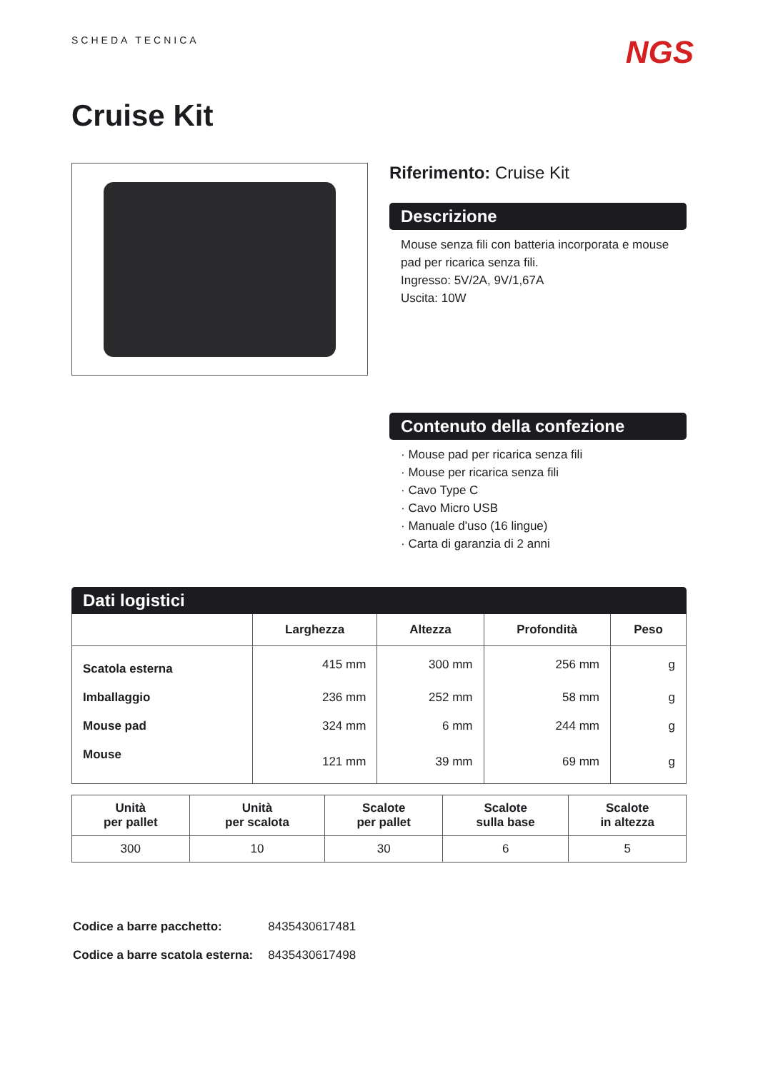SCHEDA TECNICA
NGS
Cruise Kit
Riferimento: Cruise Kit
Descrizione
Mouse senza fili con batteria incorporata e mouse pad per ricarica senza fili.
Ingresso: 5V/2A, 9V/1,67A
Uscita: 10W
Contenuto della confezione
· Mouse pad per ricarica senza fili
· Mouse per ricarica senza fili
· Cavo Type C
· Cavo Micro USB
· Manuale d'uso (16 lingue)
· Carta di garanzia di 2 anni
Dati logistici
| | Larghezza | Altezza | Profondità | Peso |
| --- | --- | --- | --- | --- |
| Scatola esterna | 415 mm | 300 mm | 256 mm | g |
| Imballaggio | 236 mm | 252 mm | 58 mm | g |
| Mouse pad | 324 mm | 6 mm | 244 mm | g |
| Mouse | 121 mm | 39 mm | 69 mm | g |
| Unità per pallet | Unità per scalota | Scalote per pallet | Scalote sulla base | Scalote in altezza |
| --- | --- | --- | --- | --- |
| 300 | 10 | 30 | 6 | 5 |
| Codice a barre pacchetto: | 8435430617481 |
| Codice a barre scatola esterna: | 8435430617498 |